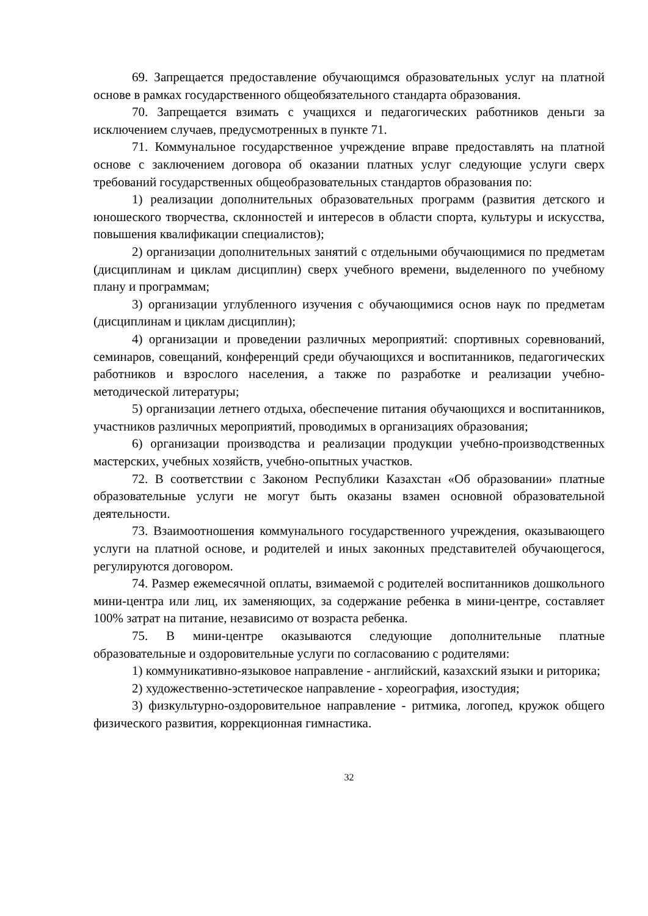69. Запрещается предоставление обучающимся образовательных услуг на платной основе в рамках государственного общеобязательного стандарта образования.
70. Запрещается взимать с учащихся и педагогических работников деньги за исключением случаев, предусмотренных в пункте 71.
71. Коммунальное государственное учреждение вправе предоставлять на платной основе с заключением договора об оказании платных услуг следующие услуги сверх требований государственных общеобразовательных стандартов образования по:
1) реализации дополнительных образовательных программ (развития детского и юношеского творчества, склонностей и интересов в области спорта, культуры и искусства, повышения квалификации специалистов);
2) организации дополнительных занятий с отдельными обучающимися по предметам (дисциплинам и циклам дисциплин) сверх учебного времени, выделенного по учебному плану и программам;
3) организации углубленного изучения с обучающимися основ наук по предметам (дисциплинам и циклам дисциплин);
4) организации и проведении различных мероприятий: спортивных соревнований, семинаров, совещаний, конференций среди обучающихся и воспитанников, педагогических работников и взрослого населения, а также по разработке и реализации учебно-методической литературы;
5) организации летнего отдыха, обеспечение питания обучающихся и воспитанников, участников различных мероприятий, проводимых в организациях образования;
6) организации производства и реализации продукции учебно-производственных мастерских, учебных хозяйств, учебно-опытных участков.
72. В соответствии с Законом Республики Казахстан «Об образовании» платные образовательные услуги не могут быть оказаны взамен основной образовательной деятельности.
73. Взаимоотношения коммунального государственного учреждения, оказывающего услуги на платной основе, и родителей и иных законных представителей обучающегося, регулируются договором.
74. Размер ежемесячной оплаты, взимаемой с родителей воспитанников дошкольного мини-центра или лиц, их заменяющих, за содержание ребенка в мини-центре, составляет 100% затрат на питание, независимо от возраста ребенка.
75. В мини-центре оказываются следующие дополнительные платные образовательные и оздоровительные услуги по согласованию с родителями:
1) коммуникативно-языковое направление - английский, казахский языки и риторика;
2) художественно-эстетическое направление - хореография, изостудия;
3) физкультурно-оздоровительное направление - ритмика, логопед, кружок общего физического развития, коррекционная гимнастика.
32